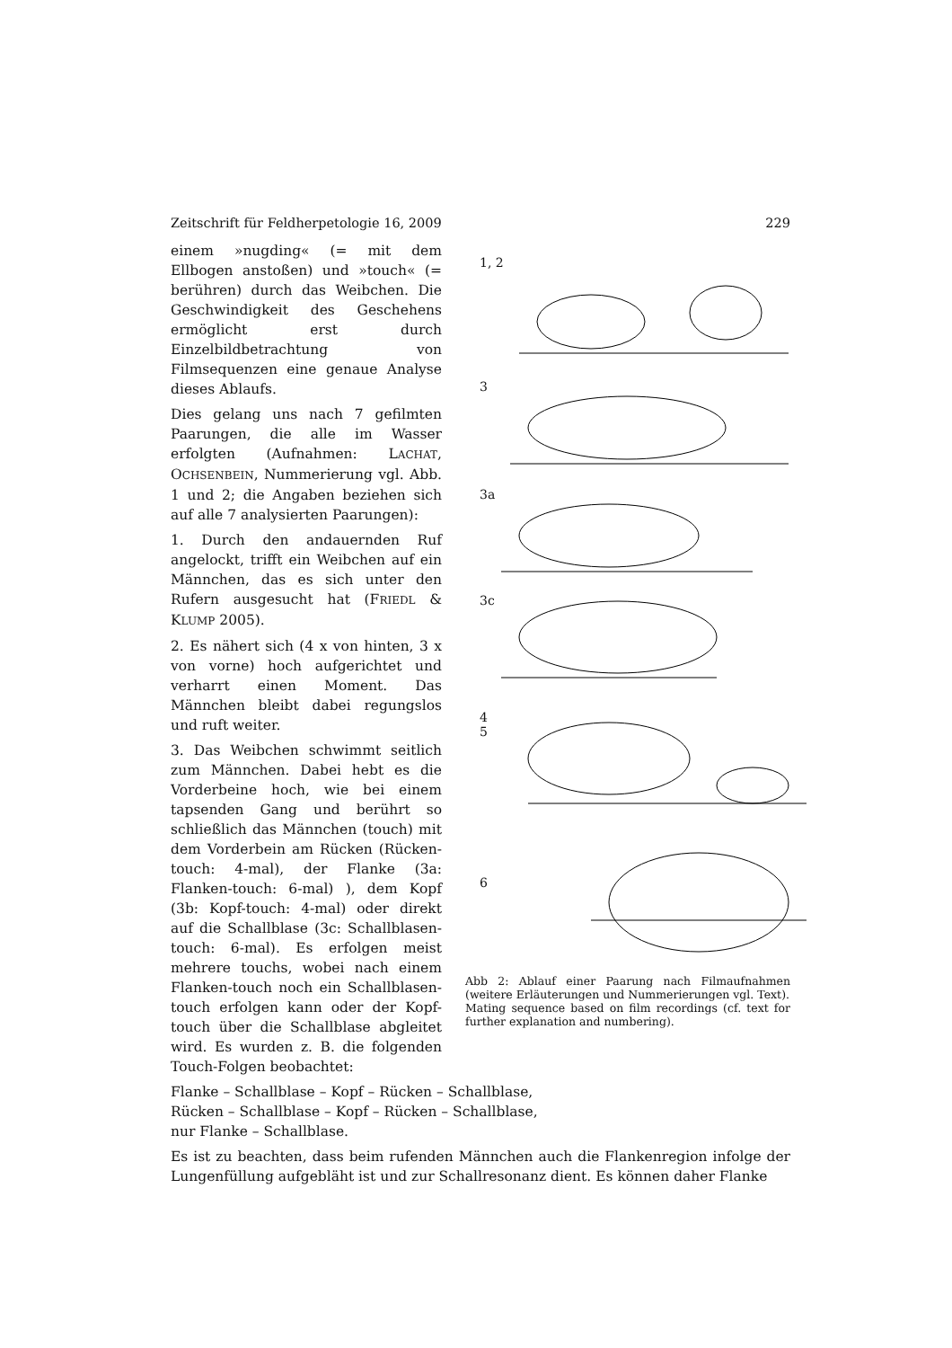Zeitschrift für Feldherpetologie 16, 2009 229
einem »nugding« (= mit dem Ellbogen anstoßen) und »touch« (= berühren) durch das Weibchen. Die Geschwindigkeit des Geschehens ermöglicht erst durch Einzelbildbetrachtung von Filmsequenzen eine genaue Analyse dieses Ablaufs.
Dies gelang uns nach 7 gefilmten Paarungen, die alle im Wasser erfolgten (Aufnahmen: LACHAT, OCHSENBEIN, Nummerierung vgl. Abb. 1 und 2; die Angaben beziehen sich auf alle 7 analysierten Paarungen):
1. Durch den andauernden Ruf angelockt, trifft ein Weibchen auf ein Männchen, das es sich unter den Rufern ausgesucht hat (FRIEDL & KLUMP 2005).
2. Es nähert sich (4 x von hinten, 3 x von vorne) hoch aufgerichtet und verharrt einen Moment. Das Männchen bleibt dabei regungslos und ruft weiter.
3. Das Weibchen schwimmt seitlich zum Männchen. Dabei hebt es die Vorderbeine hoch, wie bei einem tapsenden Gang und berührt so schließlich das Männchen (touch) mit dem Vorderbein am Rücken (Rücken-touch: 4-mal), der Flanke (3a: Flanken-touch: 6-mal) ), dem Kopf (3b: Kopf-touch: 4-mal) oder direkt auf die Schallblase (3c: Schallblasen-touch: 6-mal). Es erfolgen meist mehrere touchs, wobei nach einem Flanken-touch noch ein Schallblasen-touch erfolgen kann oder der Kopf-touch über die Schallblase abgleitet wird. Es wurden z. B. die folgenden Touch-Folgen beobachtet:
1, 2
3
3a
3c
4
5
6
Abb 2: Ablauf einer Paarung nach Filmaufnahmen (weitere Erläuterungen und Nummerierungen vgl. Text).
Mating sequence based on film recordings (cf. text for further explanation and numbering).
Flanke – Schallblase – Kopf – Rücken – Schallblase,
Rücken – Schallblase – Kopf – Rücken – Schallblase,
nur Flanke – Schallblase.
Es ist zu beachten, dass beim rufenden Männchen auch die Flankenregion infolge der Lungenfüllung aufgebläht ist und zur Schallresonanz dient. Es können daher Flanke